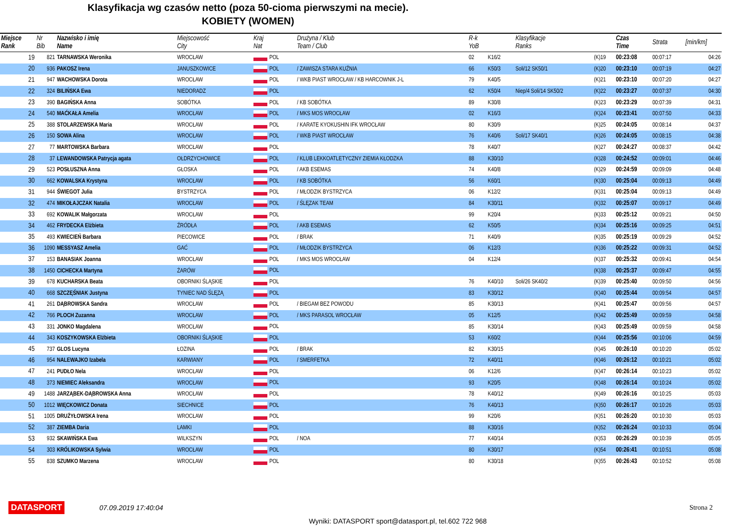Klasyfikacja wg czasów netto (poza 50-cioma pierwszymi na mecie).
KOBIETY (WOMEN)
| Miejsce Rank | Nr Bib | Nazwisko i imię Name | Miejscowość City | Kraj Nat | Drużyna / Klub Team / Club | R-k YoB | | Klasyfikacje Ranks | | Czas Time | Strata | [min/km] |
| --- | --- | --- | --- | --- | --- | --- | --- | --- | --- | --- | --- | --- |
| 19 | 821 | TARNAWSKA Weronika | WROCŁAW | POL | | 02 | K16/2 | | (K)19 | 00:23:08 | 00:07:17 | 04:26 |
| 20 | 936 | PAKOSZ Irena | JANUSZKOWICE | POL | / ZAWISZA STARA KUŹNIA | 66 | K50/3 | Soli/12 SK50/1 | (K)20 | 00:23:10 | 00:07:19 | 04:27 |
| 21 | 947 | WACHOWSKA Dorota | WROCŁAW | POL | / WKB PIAST WROCŁAW / KB HARCOWNIK J-L | 79 | K40/5 | | (K)21 | 00:23:10 | 00:07:20 | 04:27 |
| 22 | 324 | BILIŃSKA Ewa | NIEDORADZ | POL | | 62 | K50/4 | Niep/4 Soli/14 SK50/2 | (K)22 | 00:23:27 | 00:07:37 | 04:30 |
| 23 | 390 | BAGIŃSKA Anna | SOBÓTKA | POL | / KB SOBÓTKA | 89 | K30/8 | | (K)23 | 00:23:29 | 00:07:39 | 04:31 |
| 24 | 540 | MAĆKAŁA Amelia | WROCŁAW | POL | / MKS MOS WROCŁAW | 02 | K16/3 | | (K)24 | 00:23:41 | 00:07:50 | 04:33 |
| 25 | 388 | STOLARZEWSKA Maria | WROCŁAW | POL | / KARATE KYOKUSHIN IFK WROCŁAW | 80 | K30/9 | | (K)25 | 00:24:05 | 00:08:14 | 04:37 |
| 26 | 150 | SOWA Alina | WROCŁAW | POL | / WKB PIAST WROCŁAW | 76 | K40/6 | Soli/17 SK40/1 | (K)26 | 00:24:05 | 00:08:15 | 04:38 |
| 27 | 77 | MARTOWSKA Barbara | WROCŁAW | POL | | 78 | K40/7 | | (K)27 | 00:24:27 | 00:08:37 | 04:42 |
| 28 | 37 | LEWANDOWSKA Patrycja agata | OŁDRZYCHOWICE | POL | / KLUB LEKKOATLETYCZNY ZIEMIA KŁODZKA | 88 | K30/10 | | (K)28 | 00:24:52 | 00:09:01 | 04:46 |
| 29 | 523 | POSŁUSZNA Anna | GŁOSKA | POL | / AKB ESEMAS | 74 | K40/8 | | (K)29 | 00:24:59 | 00:09:09 | 04:48 |
| 30 | 662 | KOWALSKA Krystyna | WROCŁAW | POL | / KB SOBÓTKA | 56 | K60/1 | | (K)30 | 00:25:04 | 00:09:13 | 04:49 |
| 31 | 944 | ŚWIEGOT Julia | BYSTRZYCA | POL | / MŁODZIK BYSTRZYCA | 06 | K12/2 | | (K)31 | 00:25:04 | 00:09:13 | 04:49 |
| 32 | 474 | MIKOŁAJCZAK Natalia | WROCŁAW | POL | / ŚLĘZAK TEAM | 84 | K30/11 | | (K)32 | 00:25:07 | 00:09:17 | 04:49 |
| 33 | 692 | KOWALIK Małgorzata | WROCŁAW | POL | | 99 | K20/4 | | (K)33 | 00:25:12 | 00:09:21 | 04:50 |
| 34 | 462 | FRYDECKA Elżbieta | ŹRÓDŁA | POL | / AKB ESEMAS | 62 | K50/5 | | (K)34 | 00:25:16 | 00:09:25 | 04:51 |
| 35 | 493 | KWIECIEŃ Barbara | PIECOWICE | POL | / BRAK | 71 | K40/9 | | (K)35 | 00:25:19 | 00:09:29 | 04:52 |
| 36 | 1090 | MESSYASZ Amelia | GAĆ | POL | / MŁODZIK BYSTRZYCA | 06 | K12/3 | | (K)36 | 00:25:22 | 00:09:31 | 04:52 |
| 37 | 153 | BANASIAK Joanna | WROCŁAW | POL | / MKS MOS WROCŁAW | 04 | K12/4 | | (K)37 | 00:25:32 | 00:09:41 | 04:54 |
| 38 | 1450 | CICHECKA Martyna | ŻARÓW | POL | | | | | (K)38 | 00:25:37 | 00:09:47 | 04:55 |
| 39 | 678 | KUCHARSKA Beata | OBORNIKI ŚLĄSKIE | POL | | 76 | K40/10 | Soli/26 SK40/2 | (K)39 | 00:25:40 | 00:09:50 | 04:56 |
| 40 | 668 | SZCZĘŚNIAK Justyna | TYNIEC NAD ŚLĘZĄ | POL | | 83 | K30/12 | | (K)40 | 00:25:44 | 00:09:54 | 04:57 |
| 41 | 261 | DĄBROWSKA Sandra | WROCŁAW | POL | / BIEGAM BEZ POWODU | 85 | K30/13 | | (K)41 | 00:25:47 | 00:09:56 | 04:57 |
| 42 | 766 | PLOCH Zuzanna | WROCŁAW | POL | / MKS PARASOL WROCŁAW | 05 | K12/5 | | (K)42 | 00:25:49 | 00:09:59 | 04:58 |
| 43 | 331 | JONKO Magdalena | WROCŁAW | POL | | 85 | K30/14 | | (K)43 | 00:25:49 | 00:09:59 | 04:58 |
| 44 | 343 | KOSZYKOWSKA Elżbieta | OBORNIKI ŚLĄSKIE | POL | | 53 | K60/2 | | (K)44 | 00:25:56 | 00:10:06 | 04:59 |
| 45 | 737 | GLOS Lucyna | ŁOZINA | POL | / BRAK | 82 | K30/15 | | (K)45 | 00:26:10 | 00:10:20 | 05:02 |
| 46 | 954 | NALEWAJKO Izabela | KARWIANY | POL | / SMERFETKA | 72 | K40/11 | | (K)46 | 00:26:12 | 00:10:21 | 05:02 |
| 47 | 241 | PUDŁO Nela | WROCŁAW | POL | | 06 | K12/6 | | (K)47 | 00:26:14 | 00:10:23 | 05:02 |
| 48 | 373 | NIEMIEC Aleksandra | WROCŁAW | POL | | 93 | K20/5 | | (K)48 | 00:26:14 | 00:10:24 | 05:02 |
| 49 | 1488 | JARZĄBEK-DĄBROWSKA Anna | WROCŁAW | POL | | 78 | K40/12 | | (K)49 | 00:26:16 | 00:10:25 | 05:03 |
| 50 | 1012 | WIĘCKOWICZ Donata | SIECHNICE | POL | | 76 | K40/13 | | (K)50 | 00:26:17 | 00:10:26 | 05:03 |
| 51 | 1005 | DRUŻYŁOWSKA Irena | WROCŁAW | POL | | 99 | K20/6 | | (K)51 | 00:26:20 | 00:10:30 | 05:03 |
| 52 | 387 | ZIEMBA Daria | LAMKI | POL | | 88 | K30/16 | | (K)52 | 00:26:24 | 00:10:33 | 05:04 |
| 53 | 932 | SKAWIŃSKA Ewa | WILKSZYN | POL | / NOA | 77 | K40/14 | | (K)53 | 00:26:29 | 00:10:39 | 05:05 |
| 54 | 303 | KRÓLIKOWSKA Sylwia | WROCŁAW | POL | | 80 | K30/17 | | (K)54 | 00:26:41 | 00:10:51 | 05:08 |
| 55 | 838 | SZUMKO Marzena | WROCŁAW | POL | | 80 | K30/18 | | (K)55 | 00:26:43 | 00:10:52 | 05:08 |
DATASPORT 07.09.2019 17:40:04 Strona 2
Wyniki: DATASPORT sport@datasport.pl, tel.602 722 968